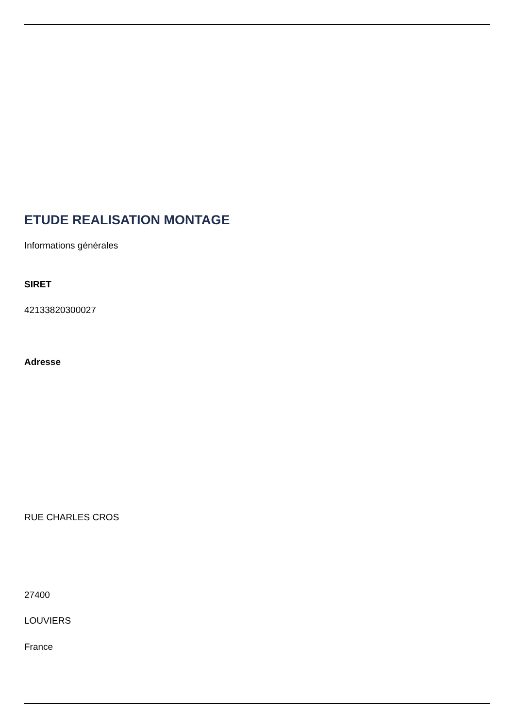ETUDE REALISATION MONTAGE
Informations générales
SIRET
42133820300027
Adresse
RUE CHARLES CROS
27400
LOUVIERS
France